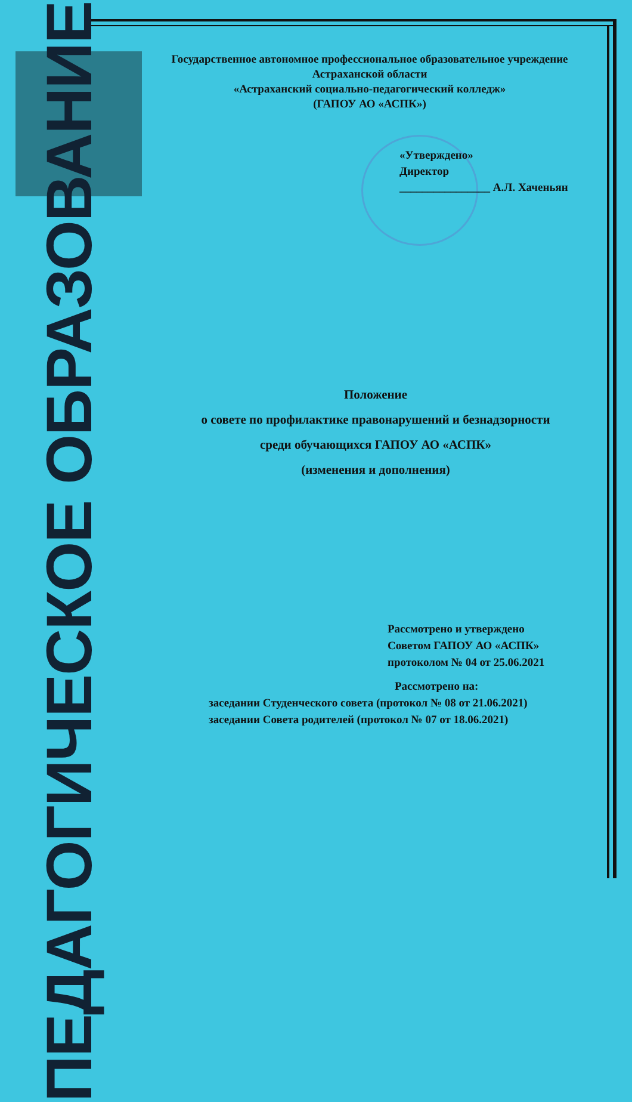Государственное автономное профессиональное образовательное учреждение
Астраханской области
«Астраханский социально-педагогический колледж»
(ГАПОУ АО «АСПК»)
«Утверждено»
Директор
________________ А.Л. Хаченьян
Положение
о совете по профилактике правонарушений и безнадзорности
среди обучающихся ГАПОУ АО «АСПК»
(изменения и дополнения)
Рассмотрено и утверждено
Советом ГАПОУ АО «АСПК»
протоколом № 04 от 25.06.2021
Рассмотрено на:
заседании Студенческого совета (протокол № 08 от 21.06.2021)
заседании Совета родителей (протокол № 07 от 18.06.2021)
ПЕДАГОГИЧЕСКОЕ ОБРАЗОВАНИЕ